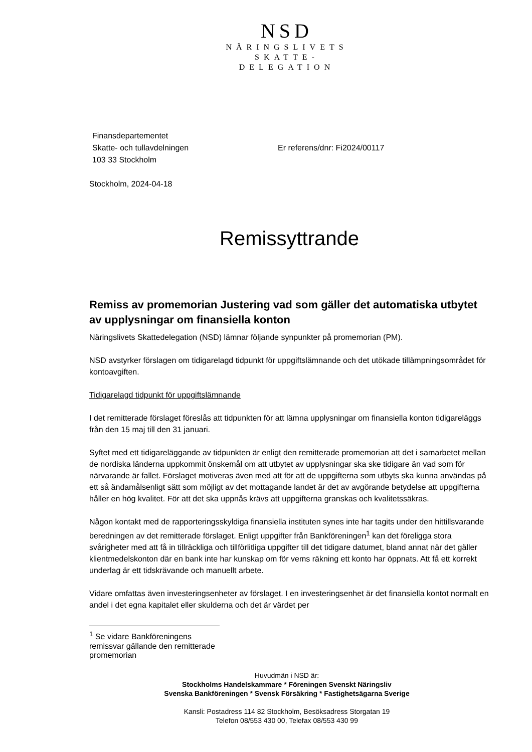NSD
NÄRINGSLIVETS
SKATTE-
DELEGATION
Finansdepartementet
Skatte- och tullavdelningen
103 33 Stockholm
Er referens/dnr: Fi2024/00117
Stockholm, 2024-04-18
Remissyttrande
Remiss av promemorian Justering vad som gäller det automatiska utbytet av upplysningar om finansiella konton
Näringslivets Skattedelegation (NSD) lämnar följande synpunkter på promemorian (PM).
NSD avstyrker förslagen om tidigarelagd tidpunkt för uppgiftslämnande och det utökade tillämpningsområdet för kontoavgiften.
Tidigarelagd tidpunkt för uppgiftslämnande
I det remitterade förslaget föreslås att tidpunkten för att lämna upplysningar om finansiella konton tidigareläggs från den 15 maj till den 31 januari.
Syftet med ett tidigareläggande av tidpunkten är enligt den remitterade promemorian att det i samarbetet mellan de nordiska länderna uppkommit önskemål om att utbytet av upplysningar ska ske tidigare än vad som för närvarande är fallet. Förslaget motiveras även med att för att de uppgifterna som utbyts ska kunna användas på ett så ändamålsenligt sätt som möjligt av det mottagande landet är det av avgörande betydelse att uppgifterna håller en hög kvalitet. För att det ska uppnås krävs att uppgifterna granskas och kvalitetssäkras.
Någon kontakt med de rapporteringsskyldiga finansiella instituten synes inte har tagits under den hittillsvarande beredningen av det remitterade förslaget. Enligt uppgifter från Bankföreningen<sup>1</sup> kan det föreligga stora svårigheter med att få in tillräckliga och tillförlitliga uppgifter till det tidigare datumet, bland annat när det gäller klientmedelskonton där en bank inte har kunskap om för vems räkning ett konto har öppnats. Att få ett korrekt underlag är ett tidskrävande och manuellt arbete.
Vidare omfattas även investeringsenheter av förslaget. I en investeringsenhet är det finansiella kontot normalt en andel i det egna kapitalet eller skulderna och det är värdet per
<sup>1</sup> Se vidare Bankföreningens remissvar gällande den remitterade promemorian
Huvudmän i NSD är:
Stockholms Handelskammare * Föreningen Svenskt Näringsliv
Svenska Bankföreningen * Svensk Försäkring * Fastighetsägarna Sverige
Kansli: Postadress 114 82 Stockholm, Besöksadress Storgatan 19
Telefon 08/553 430 00, Telefax 08/553 430 99